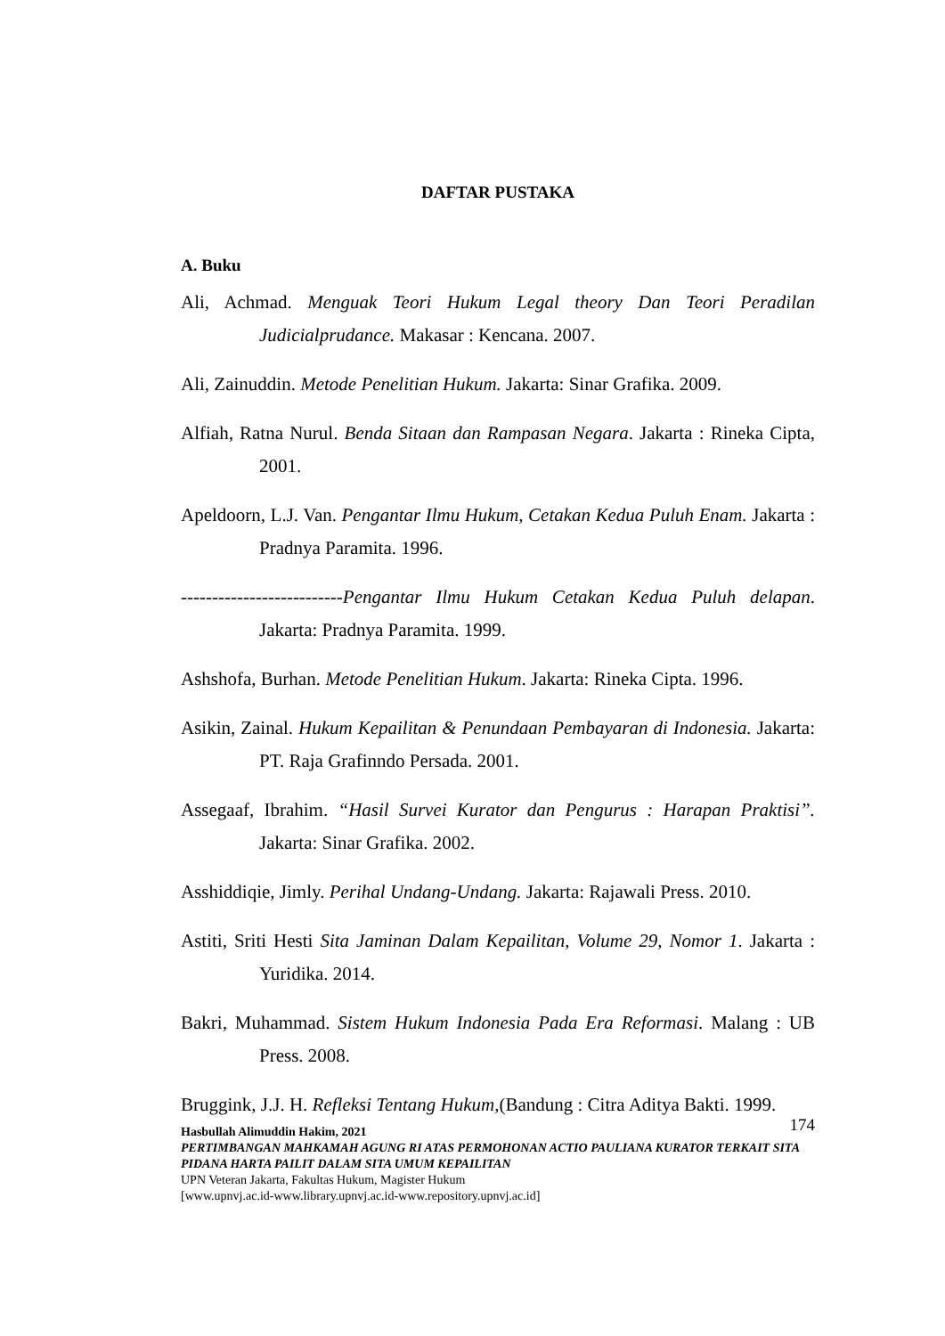DAFTAR PUSTAKA
A. Buku
Ali, Achmad. Menguak Teori Hukum Legal theory Dan Teori Peradilan Judicialprudance. Makasar : Kencana. 2007.
Ali, Zainuddin. Metode Penelitian Hukum. Jakarta: Sinar Grafika. 2009.
Alfiah, Ratna Nurul. Benda Sitaan dan Rampasan Negara. Jakarta : Rineka Cipta, 2001.
Apeldoorn, L.J. Van. Pengantar Ilmu Hukum, Cetakan Kedua Puluh Enam. Jakarta : Pradnya Paramita. 1996.
--------------------------Pengantar Ilmu Hukum Cetakan Kedua Puluh delapan. Jakarta: Pradnya Paramita. 1999.
Ashshofa, Burhan. Metode Penelitian Hukum. Jakarta: Rineka Cipta. 1996.
Asikin, Zainal. Hukum Kepailitan & Penundaan Pembayaran di Indonesia. Jakarta: PT. Raja Grafinndo Persada. 2001.
Assegaaf, Ibrahim. “Hasil Survei Kurator dan Pengurus : Harapan Praktisi”. Jakarta: Sinar Grafika. 2002.
Asshiddiqie, Jimly. Perihal Undang-Undang. Jakarta: Rajawali Press. 2010.
Astiti, Sriti Hesti Sita Jaminan Dalam Kepailitan, Volume 29, Nomor 1. Jakarta : Yuridika. 2014.
Bakri, Muhammad. Sistem Hukum Indonesia Pada Era Reformasi. Malang : UB Press. 2008.
Bruggink, J.J. H. Refleksi Tentang Hukum,(Bandung : Citra Aditya Bakti. 1999.
174 Hasbullah Alimuddin Hakim, 2021
PERTIMBANGAN MAHKAMAH AGUNG RI ATAS PERMOHONAN ACTIO PAULIANA KURATOR TERKAIT SITA PIDANA HARTA PAILIT DALAM SITA UMUM KEPAILITAN
UPN Veteran Jakarta, Fakultas Hukum, Magister Hukum
[www.upnvj.ac.id-www.library.upnvj.ac.id-www.repository.upnvj.ac.id]